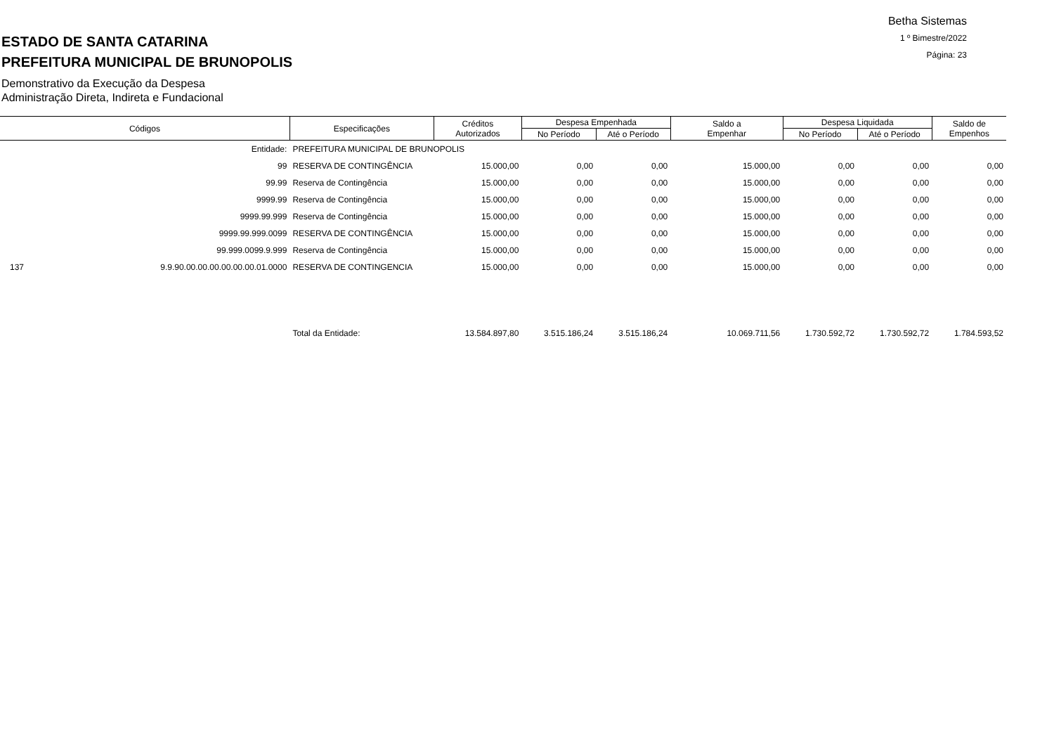Betha Sistemas
1 º Bimestre/2022
Página: 23
ESTADO DE SANTA CATARINA
PREFEITURA MUNICIPAL DE BRUNOPOLIS
Demonstrativo da Execução da Despesa
Administração Direta, Indireta e Fundacional
| Códigos | | Especificações | Créditos Autorizados | Despesa Empenhada | | Saldo a Empenhar | Despesa Liquidada | | Saldo de Empenhos |
| --- | --- | --- | --- | --- | --- | --- | --- | --- | --- |
| | | | | No Período | Até o Período | | No Período | Até o Período | |
| Entidade: | | PREFEITURA MUNICIPAL DE BRUNOPOLIS | | | | | | | |
| 99 | | RESERVA DE CONTINGÊNCIA | 15.000,00 | 0,00 | 0,00 | 15.000,00 | 0,00 | 0,00 | 0,00 |
| 99.99 | | Reserva de Contingência | 15.000,00 | 0,00 | 0,00 | 15.000,00 | 0,00 | 0,00 | 0,00 |
| 9999.99 | | Reserva de Contingência | 15.000,00 | 0,00 | 0,00 | 15.000,00 | 0,00 | 0,00 | 0,00 |
| 9999.99.999 | | Reserva de Contingência | 15.000,00 | 0,00 | 0,00 | 15.000,00 | 0,00 | 0,00 | 0,00 |
| 9999.99.999.0099 | | RESERVA DE CONTINGÊNCIA | 15.000,00 | 0,00 | 0,00 | 15.000,00 | 0,00 | 0,00 | 0,00 |
| 99.999.0099.9.999 | | Reserva de Contingência | 15.000,00 | 0,00 | 0,00 | 15.000,00 | 0,00 | 0,00 | 0,00 |
| 137 | 9.9.90.00.00.00.00.00.00.01.0000 | RESERVA DE CONTINGENCIA | 15.000,00 | 0,00 | 0,00 | 15.000,00 | 0,00 | 0,00 | 0,00 |
| | | Total da Entidade: | 13.584.897,80 | 3.515.186,24 | 3.515.186,24 | 10.069.711,56 | 1.730.592,72 | 1.730.592,72 | 1.784.593,52 |